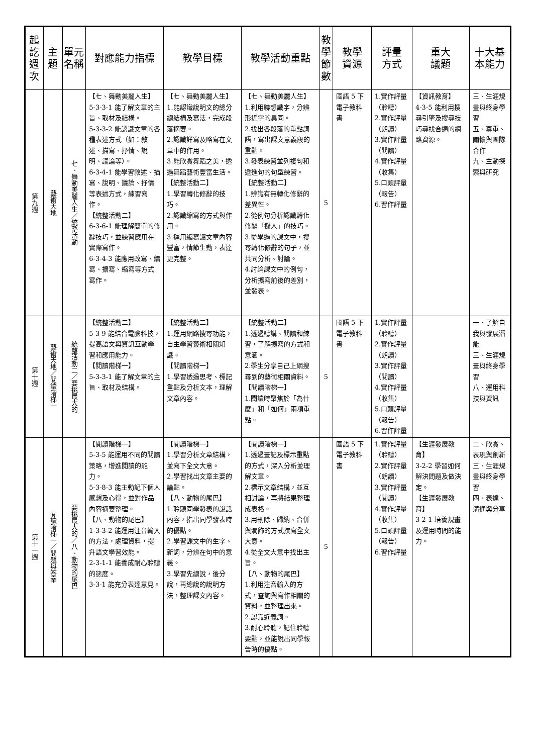| 起訖週次 | 主 題 | 單元名稱 | 對應能力指標 | 教學目標 | 教學活動重點 | 教學節數 | 教學 資源 | 評量 方式 | 重大 議題 | 十大基本能力 |
| --- | --- | --- | --- | --- | --- | --- | --- | --- | --- | --- |
| 第九週 | 藝術天地 | 七、舞動美麗人生／統整活動 | 【七、舞動美麗人生】 5-3-3-1 能了解文章的主旨、取材及結構。 5-3-3-2 能認識文章的各種表述方式（如：敘述、描寫、抒情、說明、議論等）。 6-3-4-1 能學習敘述、描寫、說明、議論、抒情等表述方式，練習寫作。 【統整活動二】 6-3-6-1 能理解簡單的修辭技巧，並練習應用在實際寫作。 6-3-4-3 能應用改寫、續寫、擴寫、縮寫等方式寫作。 | 【七、舞動美麗人生】 1.能認識說明文的總分總結構及寫法，完成段落摘要。 2.認識詳寫及略寫在文章中的作用。 3.能欣賞舞蹈之美，透過舞蹈藝術豐富生活。 【統整活動二】 1.學習轉化修辭的技巧。 2.認識縮寫的方式與作用。 3.運用縮寫讓文章內容豐富，情節生動，表達更完整。 | 【七、舞動美麗人生】 1.利用聯想識字，分辨形近字的異同。 2.找出各段落的重點詞語，寫出課文意義段的重點。 3.發表練習並列複句和遞進句的句型練習。 【統整活動二】 1.辨識有無轉化修辭的差異性。 2.從例句分析認識轉化修辭「擬人」的技巧。 3.從學過的課文中，搜尋轉化修辭的句子，並共同分析、討論。 4.討論課文中的例句，分析擴寫前後的差別，並發表。 | 5 | 國語 5 下電子教科書 | 1.實作評量（聆聽） 2.實作評量（朗讀） 3.實作評量（閱讀） 4.實作評量（收集） 5.口頭評量（報告） 6.習作評量 | 【資訊教育】 4-3-5 能利用搜尋引擎及搜尋技巧尋找合適的網路資源。 | 三、生涯規畫與終身學習 五、尊重、關懷與團隊合作 九、主動探索與研究 |
| 第十週 | 藝術天地／閱讀階梯一 | 統整活動二／要挑最大的 | 【統整活動二】 5-3-9 能結合電腦科技，提高語文與資訊互動學習和應用能力。 【閱讀階梯一】 5-3-3-1 能了解文章的主旨、取材及結構。 | 【統整活動二】 1.運用網路搜尋功能，自主學習藝術相關知識。 【閱讀階梯一】 1.學習透過思考、標記重點及分析文本，理解文章內容。 | 【統整活動二】 1.透過聽講、閱讀和練習，了解擴寫的方式和意涵。 2.學生分享自己上網搜尋到的藝術相關資料。 【閱讀階梯一】 1.閱讀時聚焦於「為什麼」和「如何」兩項重點。 | 5 | 國語 5 下電子教科書 | 1.實作評量（聆聽） 2.實作評量（朗讀） 3.實作評量（閱讀） 4.實作評量（收集） 5.口頭評量（報告） 6.習作評量 | | 一、了解自我與發展潛能 三、生涯規畫與終身學習 八、運用科技與資訊 |
| 第十一週 | 閱讀階梯一／問題與答案 | 要挑最大的／八、動物的尾巴 | 【閱讀階梯一】 5-3-5 能運用不同的閱讀策略，增進閱讀的能力。 5-3-8-3 能主動記下個人感想及心得，並對作品內容摘要整理。 【八、動物的尾巴】 1-3-3-2 能運用注音輸入的方法，處理資料，提升語文學習效能。 2-3-1-1 能養成耐心聆聽的態度。 3-3-1 能充分表達意見。 | 【閱讀階梯一】 1.學習分析文章結構，並寫下全文大意。 2.學習找出文章主要的論點。 【八、動物的尾巴】 1.聆聽同學發表的說話內容，指出同學發表時的優點。 2.學習課文中的生字、新詞，分辨在句中的意義。 3.學習先總說，後分說，再總說的說明方法，整理課文內容。 | 【閱讀階梯一】 1.透過畫記及標示重點的方式，深入分析並理解文章。 2.標示文章結構，並互相討論，再將結果整理成表格。 3.用刪除、歸納、合併與潤飾的方式撰寫全文大意。 4.從全文大意中找出主旨。 【八、動物的尾巴】 1.利用注音輸入的方式，查詢與寫作相關的資料，並整理出來。 2.認識近義詞。 3.耐心聆聽，記住聆聽要點，並能說出同學報告時的優點。 | 5 | 國語 5 下電子教科書 | 1.實作評量（聆聽） 2.實作評量（朗讀） 3.實作評量（閱讀） 4.實作評量（收集） 5.口頭評量（報告） 6.習作評量 | 【生涯發展教育】 3-2-2 學習如何解決問題及做決定。 【生涯發展教育】 3-2-1 培養規畫及運用時間的能力。 | 二、欣賞、表現與創新 三、生涯規畫與終身學習 四、表達、溝通與分享 |